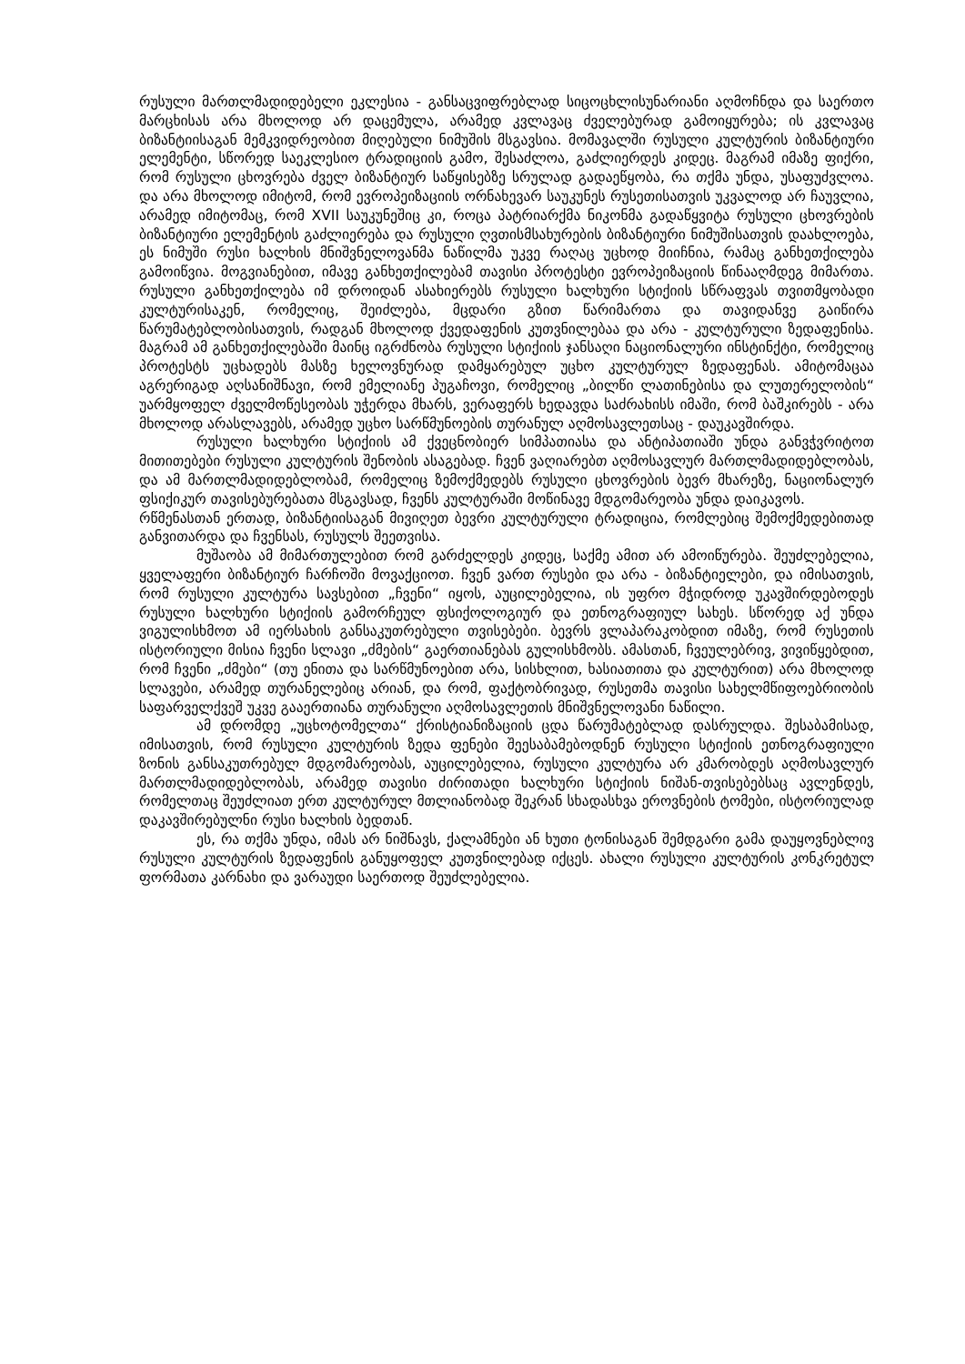რუსული მართლმადიდებელი ეკლესია - განსაცვიფრებლად სიცოცხლისუნარიანი აღმოჩნდა და საერთო მარცხისას არა მხოლოდ არ დაცემულა, არამედ კვლავაც ძველებურად გამოიყურება; ის კვლავაც ბიზანტიისაგან მემკვიდრეობით მიღებული ნიმუშის მსგავსია. მომავალში რუსული კულტურის ბიზანტიური ელემენტი, სწორედ საეკლესიო ტრადიციის გამო, შესაძლოა, გაძლიერდეს კიდეც. მაგრამ იმაზე ფიქრი, რომ რუსული ცხოვრება ძველ ბიზანტიურ საწყისებზე სრულად გადაეწყობა, რა თქმა უნდა, უსაფუძვლოა. და არა მხოლოდ იმიტომ, რომ ევროპეიზაციის ორნახევარ საუკუნეს რუსეთისათვის უკვალოდ არ ჩაუვლია, არამედ იმიტომაც, რომ XVII საუკუნეშიც კი, როცა პატრიარქმა ნიკონმა გადაწყვიტა რუსული ცხოვრების ბიზანტიური ელემენტის გაძლიერება და რუსული ღვთისმსახურების ბიზანტიური ნიმუშისათვის დაახლოება, ეს ნიმუში რუსი ხალხის მნიშვნელოვანმა ნაწილმა უკვე რაღაც უცხოდ მიიჩნია, რამაც განხეთქილება გამოიწვია. მოგვიანებით, იმავე განხეთქილებამ თავისი პროტესტი ევროპეიზაციის წინააღმდეგ მიმართა. რუსული განხეთქილება იმ დროიდან ასახიერებს რუსული ხალხური სტიქიის სწრაფვას თვითმყობადი კულტურისაკენ, რომელიც, შეიძლება, მცდარი გზით წარიმართა და თავიდანვე გაიწირა წარუმატებლობისათვის, რადგან მხოლოდ ქვედაფენის კუთვნილებაა და არა - კულტურული ზედაფენისა. მაგრამ ამ განხეთქილებაში მაინც იგრძნობა რუსული სტიქიის ჯანსაღი ნაციონალური ინსტინქტი, რომელიც პროტესტს უცხადებს მასზე ხელოვნურად დამყარებულ უცხო კულტურულ ზედაფენას. ამიტომაცაა აგრერიგად აღსანიშნავი, რომ ემელიანე პუგაჩოვი, რომელიც „ბილწი ლათინებისა და ლუთერელობის“ უარმყოფელ ძველმოწესეობას უჭერდა მხარს, ვერაფერს ხედავდა საძრახისს იმაში, რომ ბაშკირებს - არა მხოლოდ არასლავებს, არამედ უცხო სარწმუნოების თურანულ აღმოსავლეთსაც - დაუკავშირდა.
რუსული ხალხური სტიქიის ამ ქვეცნობიერ სიმპათიასა და ანტიპათიაში უნდა განვჭვრიტოთ მითითებები რუსული კულტურის შენობის ასაგებად. ჩვენ ვაღიარებთ აღმოსავლურ მართლმადიდებლობას, და ამ მართლმადიდებლობამ, რომელიც ზემოქმედებს რუსული ცხოვრების ბევრ მხარეზე, ნაციონალურ ფსიქიკურ თავისებურებათა მსგავსად, ჩვენს კულტურაში მოწინავე მდგომარეობა უნდა დაიკავოს.
რწმენასთან ერთად, ბიზანტიისაგან მივიღეთ ბევრი კულტურული ტრადიცია, რომლებიც შემოქმედებითად განვითარდა და ჩვენსას, რუსულს შეეთვისა.
მუშაობა ამ მიმართულებით რომ გარძელდეს კიდეც, საქმე ამით არ ამოიწურება. შეუძლებელია, ყველაფერი ბიზანტიურ ჩარჩოში მოვაქციოთ. ჩვენ ვართ რუსები და არა - ბიზანტიელები, და იმისათვის, რომ რუსული კულტურა სავსებით „ჩვენი“ იყოს, აუცილებელია, ის უფრო მჭიდროდ უკავშირდებოდეს რუსული ხალხური სტიქიის გამორჩეულ ფსიქოლოგიურ და ეთნოგრაფიულ სახეს. სწორედ აქ უნდა ვიგულისხმოთ ამ იერსახის განსაკუთრებული თვისებები. ბევრს ვლაპარაკობდით იმაზე, რომ რუსეთის ისტორიული მისია ჩვენი სლავი „ძმების“ გაერთიანებას გულისხმობს. ამასთან, ჩვეულებრივ, ვივიწყებდით, რომ ჩვენი „ძმები“ (თუ ენითა და სარწმუნოებით არა, სისხლით, ხასიათითა და კულტურით) არა მხოლოდ სლავები, არამედ თურანელებიც არიან, და რომ, ფაქტობრივად, რუსეთმა თავისი სახელმწიფოებრიობის საფარველქვეშ უკვე გააერთიანა თურანული აღმოსავლეთის მნიშვნელოვანი ნაწილი.
ამ დრომდე „უცხოტომელთა“ ქრისტიანიზაციის ცდა წარუმატებლად დასრულდა. შესაბამისად, იმისათვის, რომ რუსული კულტურის ზედა ფენები შეესაბამებოდნენ რუსული სტიქიის ეთნოგრაფიული ზონის განსაკუთრებულ მდგომარეობას, აუცილებელია, რუსული კულტურა არ კმარობდეს აღმოსავლურ მართლმადიდებლობას, არამედ თავისი ძირითადი ხალხური სტიქიის ნიშან-თვისებებსაც ავლენდეს, რომელთაც შეუძლიათ ერთ კულტურულ მთლიანობად შეკრან სხადასხვა ეროვნების ტომები, ისტორიულად დაკავშირებულნი რუსი ხალხის ბედთან.
ეს, რა თქმა უნდა, იმას არ ნიშნავს, ქალამნები ან ხუთი ტონისაგან შემდგარი გამა დაუყოვნებლივ რუსული კულტურის ზედაფენის განუყოფელ კუთვნილებად იქცეს. ახალი რუსული კულტურის კონკრეტულ ფორმათა კარნახი და ვარაუდი საერთოდ შეუძლებელია.